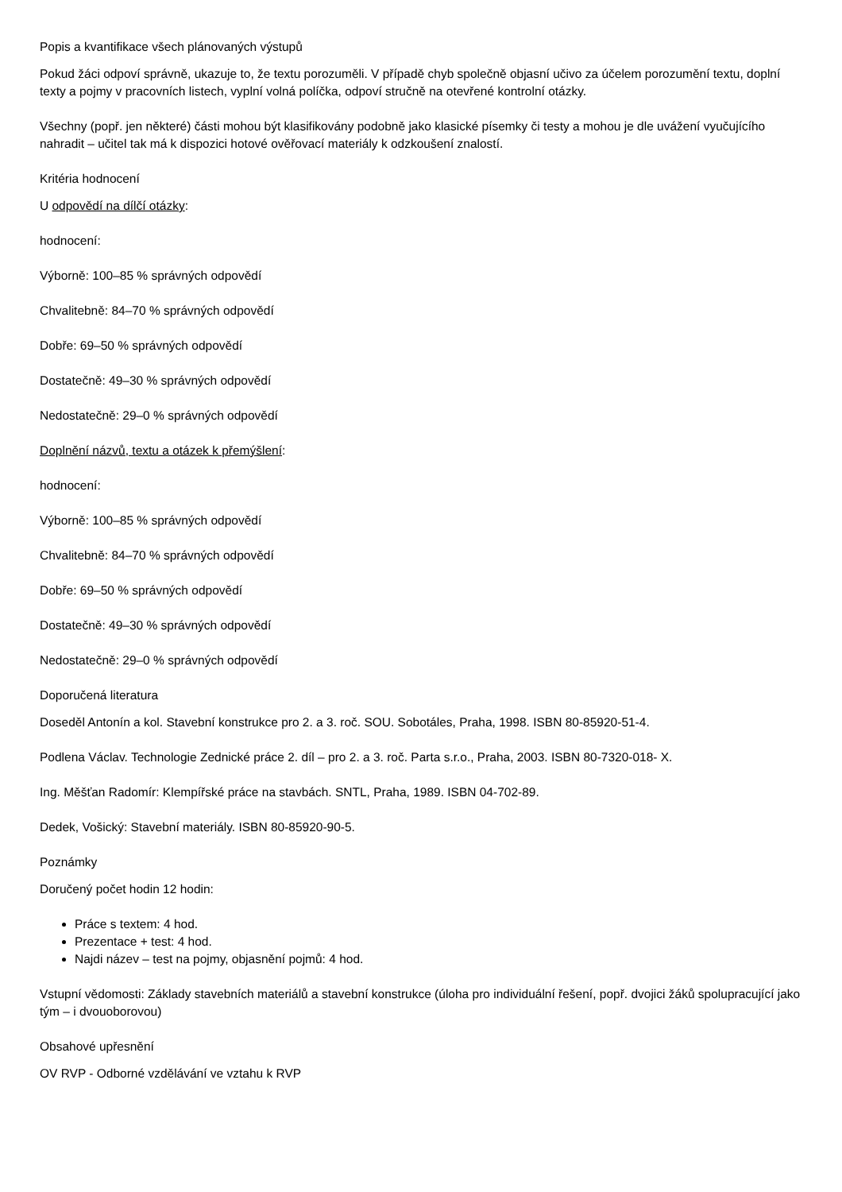Popis a kvantifikace všech plánovaných výstupů
Pokud žáci odpoví správně, ukazuje to, že textu porozuměli. V případě chyb společně objasní učivo za účelem porozumění textu, doplní texty a pojmy v pracovních listech, vyplní volná políčka, odpoví stručně na otevřené kontrolní otázky.
Všechny (popř. jen některé) části mohou být klasifikovány podobně jako klasické písemky či testy a mohou je dle uvážení vyučujícího nahradit – učitel tak má k dispozici hotové ověřovací materiály k odzkoušení znalostí.
Kritéria hodnocení
U odpovědí na dílčí otázky:
hodnocení:
Výborně: 100–85 % správných odpovědí
Chvalitebně: 84–70 % správných odpovědí
Dobře: 69–50 % správných odpovědí
Dostatečně: 49–30 % správných odpovědí
Nedostatečně: 29–0 % správných odpovědí
Doplnění názvů, textu a otázek k přemýšlení:
hodnocení:
Výborně: 100–85 % správných odpovědí
Chvalitebně: 84–70 % správných odpovědí
Dobře: 69–50 % správných odpovědí
Dostatečně: 49–30 % správných odpovědí
Nedostatečně: 29–0 % správných odpovědí
Doporučená literatura
Doseděl Antonín a kol. Stavební konstrukce pro 2. a 3. roč. SOU. Sobotáles, Praha, 1998. ISBN 80-85920-51-4.
Podlena Václav. Technologie Zednické práce 2. díl – pro 2. a 3. roč. Parta s.r.o., Praha, 2003. ISBN 80-7320-018- X.
Ing. Měšťan Radomír: Klempířské práce na stavbách. SNTL, Praha, 1989. ISBN 04-702-89.
Dedek, Vošický: Stavební materiály. ISBN 80-85920-90-5.
Poznámky
Doručený počet hodin 12 hodin:
Práce s textem: 4 hod.
Prezentace + test: 4 hod.
Najdi název – test na pojmy, objasnění pojmů: 4 hod.
Vstupní vědomosti: Základy stavebních materiálů a stavební konstrukce (úloha pro individuální řešení, popř. dvojici žáků spolupracující jako tým – i dvouoborovou)
Obsahové upřesnění
OV RVP - Odborné vzdělávání ve vztahu k RVP